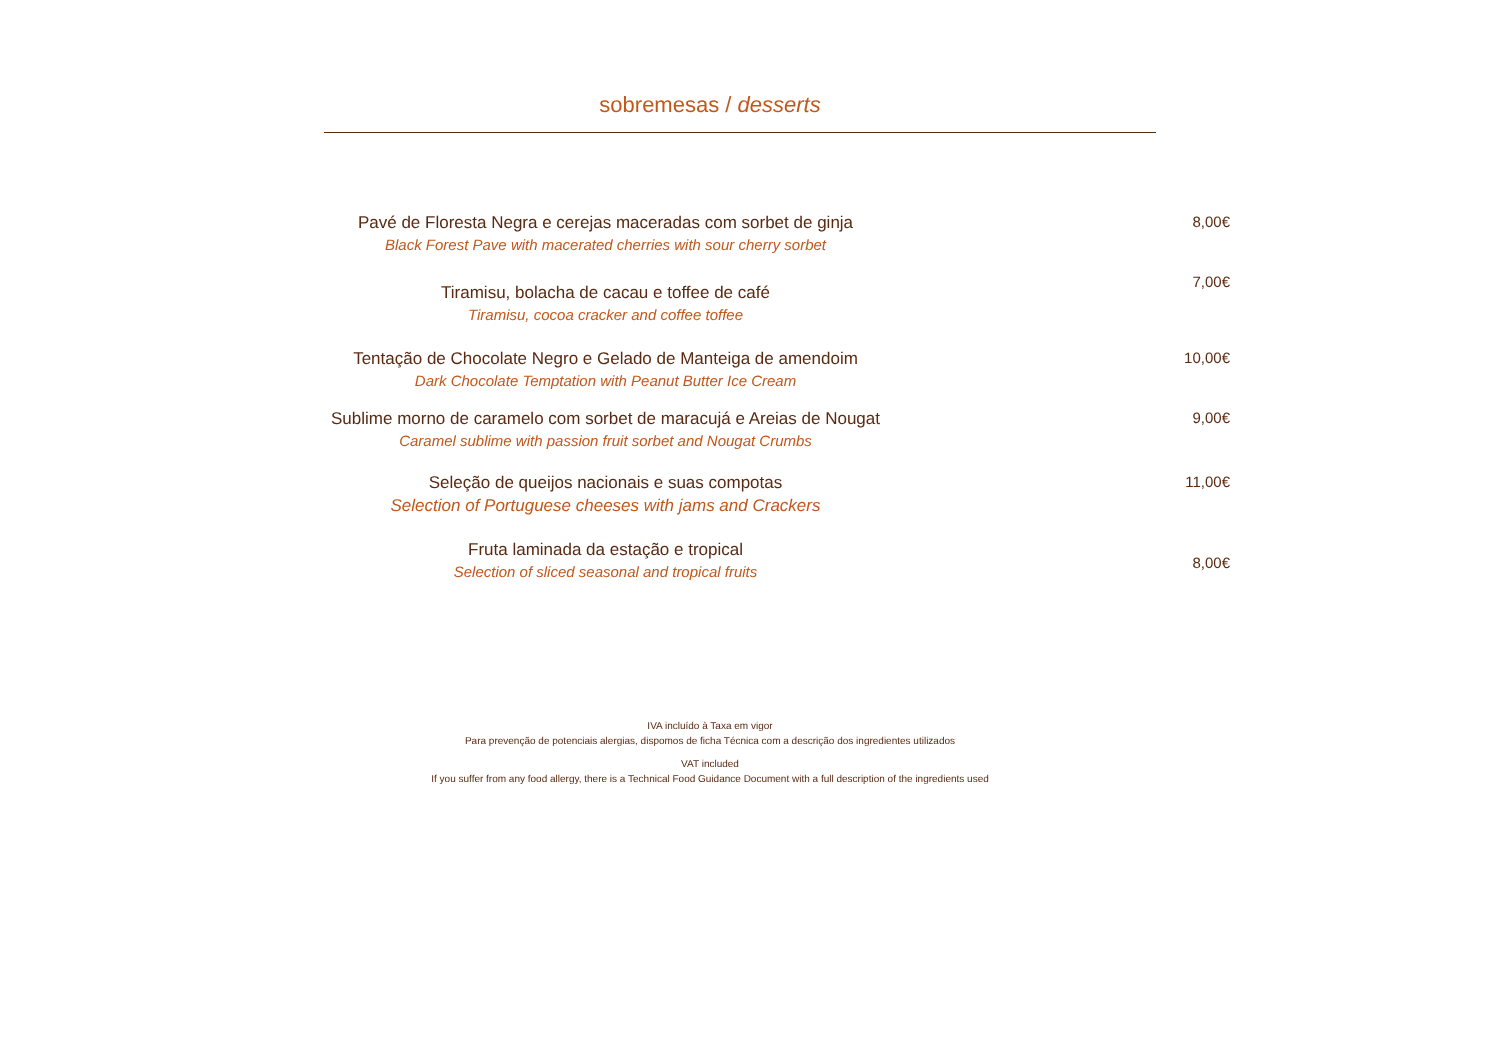sobremesas / desserts
Pavé de Floresta Negra e cerejas maceradas com sorbet de ginja
Black Forest Pave with macerated cherries with sour cherry sorbet
8,00€
Tiramisu, bolacha de cacau e toffee de café
Tiramisu, cocoa cracker and coffee toffee
7,00€
Tentação de Chocolate Negro e Gelado de Manteiga de amendoim
Dark Chocolate Temptation with Peanut Butter Ice Cream
10,00€
Sublime morno de caramelo com sorbet de maracujá e Areias de Nougat
Caramel sublime with passion fruit sorbet and Nougat Crumbs
9,00€
Seleção de queijos nacionais e suas compotas
Selection of Portuguese cheeses with jams and Crackers
11,00€
Fruta laminada da estação e tropical
Selection of sliced seasonal and tropical fruits
8,00€
IVA incluído à Taxa em vigor
Para prevenção de potenciais alergias, dispomos de ficha Técnica com a descrição dos ingredientes utilizados
VAT included
If you suffer from any food allergy, there is a Technical Food Guidance Document with a full description of the ingredients used